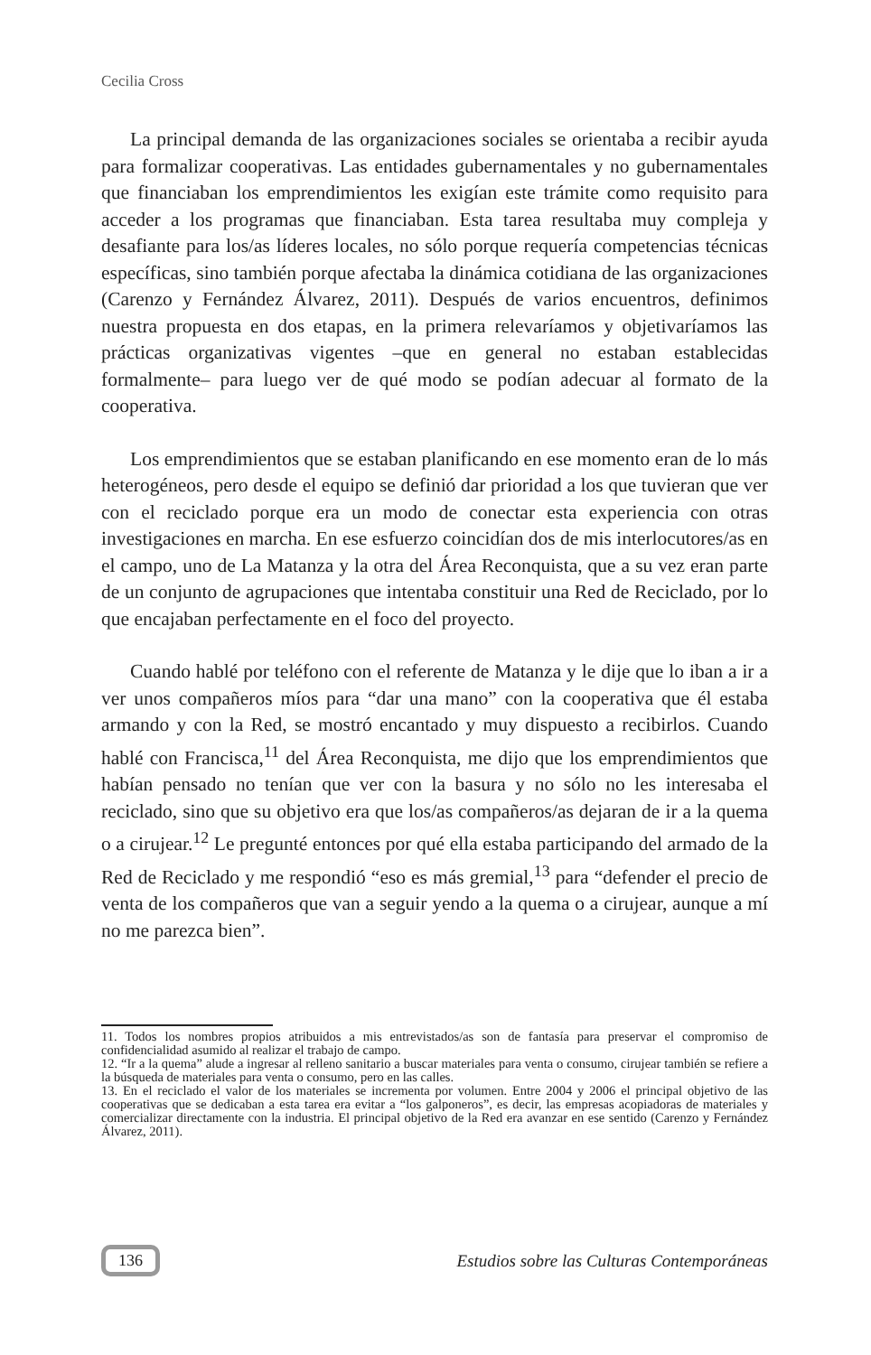Cecilia Cross
La principal demanda de las organizaciones sociales se orientaba a recibir ayuda para formalizar cooperativas. Las entidades gubernamentales y no gubernamentales que financiaban los emprendimientos les exigían este trámite como requisito para acceder a los programas que financiaban. Esta tarea resultaba muy compleja y desafiante para los/as líderes locales, no sólo porque requería competencias técnicas específicas, sino también porque afectaba la dinámica cotidiana de las organizaciones (Carenzo y Fernández Álvarez, 2011). Después de varios encuentros, definimos nuestra propuesta en dos etapas, en la primera relevaríamos y objetivaríamos las prácticas organizativas vigentes –que en general no estaban establecidas formalmente– para luego ver de qué modo se podían adecuar al formato de la cooperativa.
Los emprendimientos que se estaban planificando en ese momento eran de lo más heterogéneos, pero desde el equipo se definió dar prioridad a los que tuvieran que ver con el reciclado porque era un modo de conectar esta experiencia con otras investigaciones en marcha. En ese esfuerzo coincidían dos de mis interlocutores/as en el campo, uno de La Matanza y la otra del Área Reconquista, que a su vez eran parte de un conjunto de agrupaciones que intentaba constituir una Red de Reciclado, por lo que encajaban perfectamente en el foco del proyecto.
Cuando hablé por teléfono con el referente de Matanza y le dije que lo iban a ir a ver unos compañeros míos para “dar una mano” con la cooperativa que él estaba armando y con la Red, se mostró encantado y muy dispuesto a recibirlos. Cuando hablé con Francisca,<sup>11</sup> del Área Reconquista, me dijo que los emprendimientos que habían pensado no tenían que ver con la basura y no sólo no les interesaba el reciclado, sino que su objetivo era que los/as compañeros/as dejaran de ir a la quema o a cirujear.<sup>12</sup> Le pregunté entonces por qué ella estaba participando del armado de la Red de Reciclado y me respondió “eso es más gremial,<sup>13</sup> para “defender el precio de venta de los compañeros que van a seguir yendo a la quema o a cirujear, aunque a mí no me parezca bien”.
11. Todos los nombres propios atribuidos a mis entrevistados/as son de fantasía para preservar el compromiso de confidencialidad asumido al realizar el trabajo de campo.
12. “Ir a la quema” alude a ingresar al relleno sanitario a buscar materiales para venta o consumo, cirujear también se refiere a la búsqueda de materiales para venta o consumo, pero en las calles.
13. En el reciclado el valor de los materiales se incrementa por volumen. Entre 2004 y 2006 el principal objetivo de las cooperativas que se dedicaban a esta tarea era evitar a “los galponeros”, es decir, las empresas acopiadoras de materiales y comercializar directamente con la industria. El principal objetivo de la Red era avanzar en ese sentido (Carenzo y Fernández Álvarez, 2011).
136 Estudios sobre las Culturas Contemporáneas